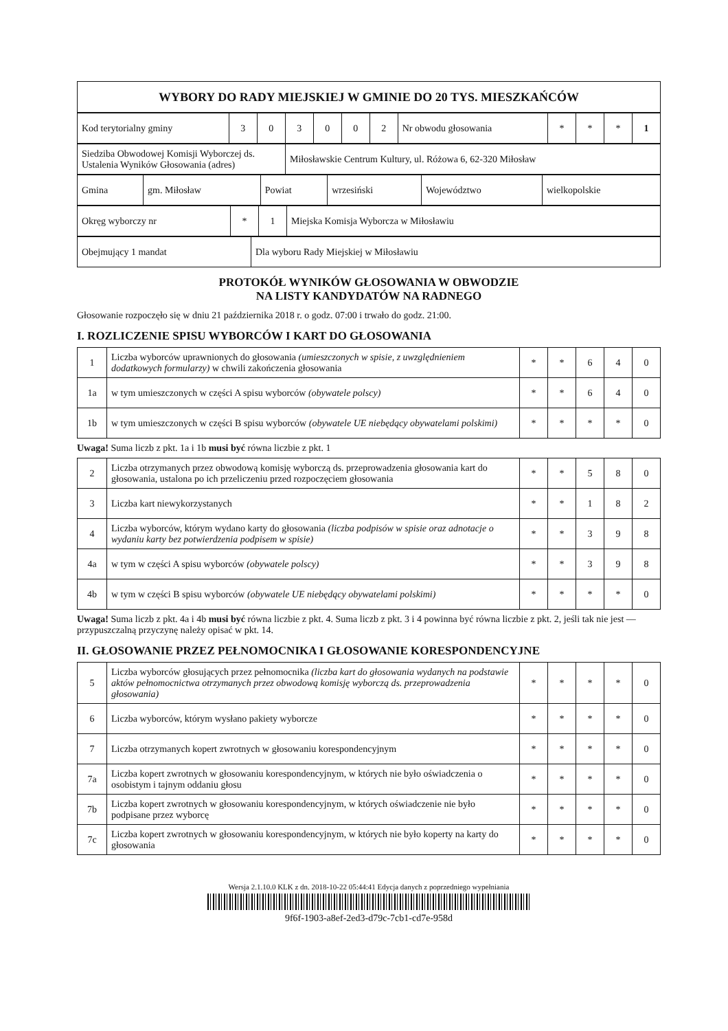| WYBORY DO RADY MIEJSKIEJ W GMINIE DO 20 TYS. MIESZKAŃCÓW |
| Kod terytorialny gminy | 3 | 0 | 3 | 0 | 0 | 2 | Nr obwodu głosowania | * | * | * | 1 |
| Siedziba Obwodowej Komisji Wyborczej ds. Ustalenia Wyników Głosowania (adres) | Miłosławskie Centrum Kultury, ul. Różowa 6, 62-320 Miłosław |
| Gmina | gm. Miłosław | Powiat | wrzesiński | Województwo | wielkopolskie |
| Okręg wyborczy nr | * | 1 | Miejska Komisja Wyborcza w Miłosławiu |
| Obejmujący 1 mandat | Dla wyboru Rady Miejskiej w Miłosławiu |
PROTOKÓŁ WYNIKÓW GŁOSOWANIA W OBWODZIE
NA LISTY KANDYDATÓW NA RADNEGO
Głosowanie rozpoczęło się w dniu 21 października 2018 r. o godz. 07:00 i trwało do godz. 21:00.
I. ROZLICZENIE SPISU WYBORCÓW I KART DO GŁOSOWANIA
| 1 | Liczba wyborców uprawnionych do głosowania (umieszczonych w spisie, z uwzględnieniem dodatkowych formularzy) w chwili zakończenia głosowania | * | * | 6 | 4 | 0 |
| 1a | w tym umieszczonych w części A spisu wyborców (obywatele polscy) | * | * | 6 | 4 | 0 |
| 1b | w tym umieszczonych w części B spisu wyborców (obywatele UE niebędący obywatelami polskimi) | * | * | * | * | 0 |
Uwaga! Suma liczb z pkt. 1a i 1b musi być równa liczbie z pkt. 1
| 2 | Liczba otrzymanych przez obwodową komisję wyborczą ds. przeprowadzenia głosowania kart do głosowania, ustalona po ich przeliczeniu przed rozpoczęciem głosowania | * | * | 5 | 8 | 0 |
| 3 | Liczba kart niewykorzystanych | * | * | 1 | 8 | 2 |
| 4 | Liczba wyborców, którym wydano karty do głosowania (liczba podpisów w spisie oraz adnotacje o wydaniu karty bez potwierdzenia podpisem w spisie) | * | * | 3 | 9 | 8 |
| 4a | w tym w części A spisu wyborców (obywatele polscy) | * | * | 3 | 9 | 8 |
| 4b | w tym w części B spisu wyborców (obywatele UE niebędący obywatelami polskimi) | * | * | * | * | 0 |
Uwaga! Suma liczb z pkt. 4a i 4b musi być równa liczbie z pkt. 4. Suma liczb z pkt. 3 i 4 powinna być równa liczbie z pkt. 2, jeśli tak nie jest — przypuszczalną przyczynę należy opisać w pkt. 14.
II. GŁOSOWANIE PRZEZ PEŁNOMOCNIKA I GŁOSOWANIE KORESPONDENCYJNE
| 5 | Liczba wyborców głosujących przez pełnomocnika (liczba kart do głosowania wydanych na podstawie aktów pełnomocnictwa otrzymanych przez obwodową komisję wyborczą ds. przeprowadzenia głosowania) | * | * | * | * | 0 |
| 6 | Liczba wyborców, którym wysłano pakiety wyborcze | * | * | * | * | 0 |
| 7 | Liczba otrzymanych kopert zwrotnych w głosowaniu korespondencyjnym | * | * | * | * | 0 |
| 7a | Liczba kopert zwrotnych w głosowaniu korespondencyjnym, w których nie było oświadczenia o osobistym i tajnym oddaniu głosu | * | * | * | * | 0 |
| 7b | Liczba kopert zwrotnych w głosowaniu korespondencyjnym, w których oświadczenie nie było podpisane przez wyborcę | * | * | * | * | 0 |
| 7c | Liczba kopert zwrotnych w głosowaniu korespondencyjnym, w których nie było koperty na karty do głosowania | * | * | * | * | 0 |
Wersja 2.1.10.0 KLK z dn. 2018-10-22 05:44:41 Edycja danych z poprzedniego wypełniania
9f6f-1903-a8ef-2ed3-d79c-7cb1-cd7e-958d